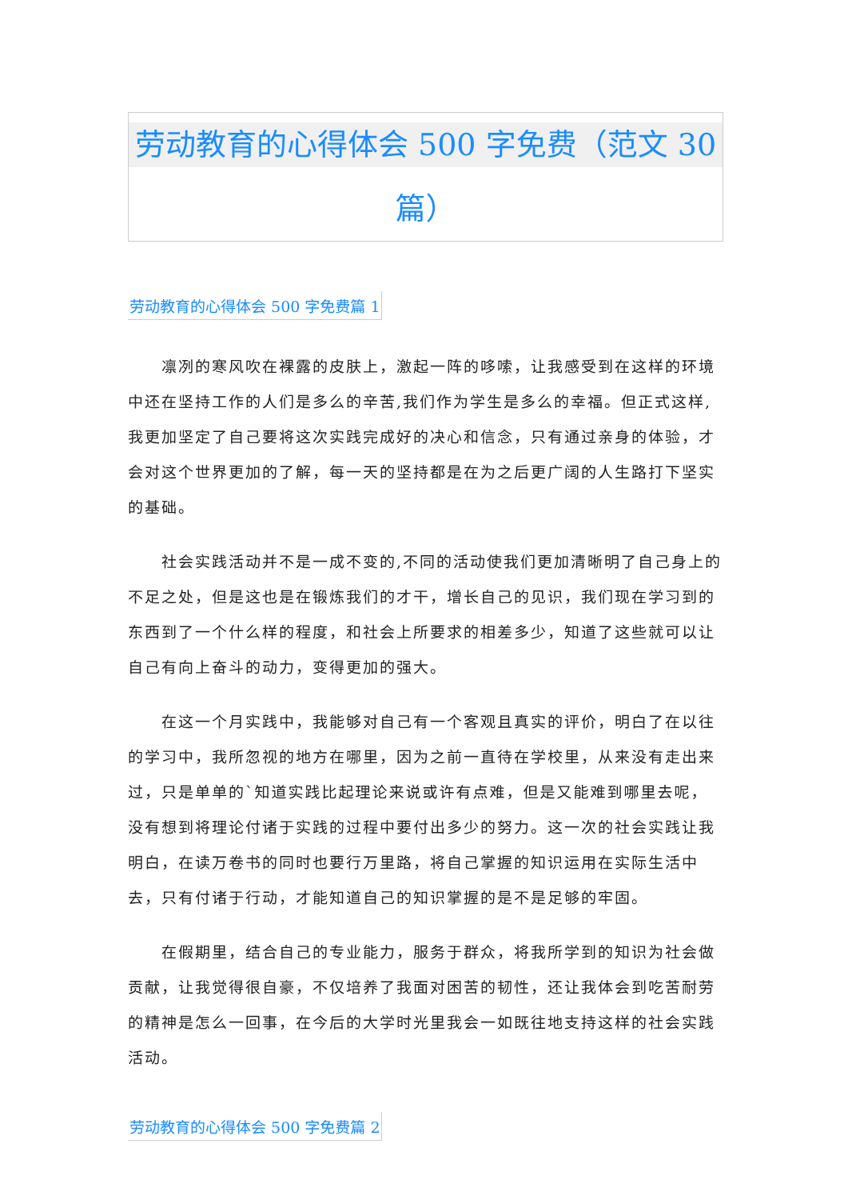劳动教育的心得体会 500 字免费（范文 30 篇）
劳动教育的心得体会 500 字免费篇 1
凛冽的寒风吹在裸露的皮肤上，激起一阵的哆嗦，让我感受到在这样的环境中还在坚持工作的人们是多么的辛苦,我们作为学生是多么的幸福。但正式这样,我更加坚定了自己要将这次实践完成好的决心和信念，只有通过亲身的体验，才会对这个世界更加的了解，每一天的坚持都是在为之后更广阔的人生路打下坚实的基础。
社会实践活动并不是一成不变的,不同的活动使我们更加清晰明了自己身上的不足之处，但是这也是在锻炼我们的才干，增长自己的见识，我们现在学习到的东西到了一个什么样的程度，和社会上所要求的相差多少，知道了这些就可以让自己有向上奋斗的动力，变得更加的强大。
在这一个月实践中，我能够对自己有一个客观且真实的评价，明白了在以往的学习中，我所忽视的地方在哪里，因为之前一直待在学校里，从来没有走出来过，只是单单的`知道实践比起理论来说或许有点难，但是又能难到哪里去呢，没有想到将理论付诸于实践的过程中要付出多少的努力。这一次的社会实践让我明白，在读万卷书的同时也要行万里路，将自己掌握的知识运用在实际生活中去，只有付诸于行动，才能知道自己的知识掌握的是不是足够的牢固。
在假期里，结合自己的专业能力，服务于群众，将我所学到的知识为社会做贡献，让我觉得很自豪，不仅培养了我面对困苦的韧性，还让我体会到吃苦耐劳的精神是怎么一回事，在今后的大学时光里我会一如既往地支持这样的社会实践活动。
劳动教育的心得体会 500 字免费篇 2